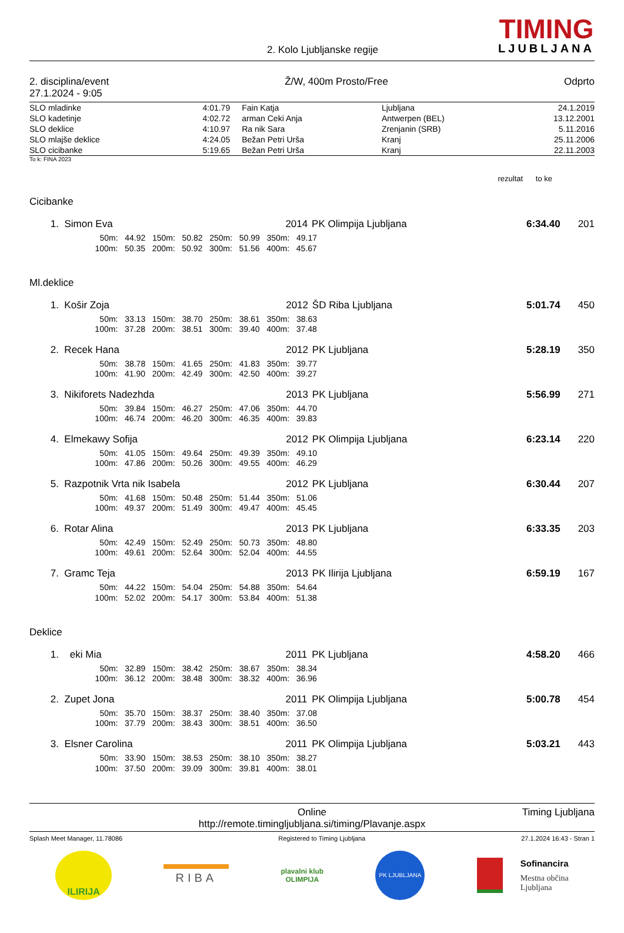2. Kolo Ljubljanske regije
TIMING
LJUBLJANA
2. disciplina/event
27.1.2024 - 9:05
Ž/W, 400m Prosto/Free Odprto
| SLO mladinke | 4:01.79 | Fain Katja | Ljubljana | 24.1.2019 |
| SLO kadetinje | 4:02.72 | arman Ceki Anja | Antwerpen (BEL) | 13.12.2001 |
| SLO deklice | 4:10.97 | Ra nik Sara | Zrenjanin (SRB) | 5.11.2016 |
| SLO mlajše deklice | 4:24.05 | Bežan Petri Urša | Kranj | 25.11.2006 |
| SLO cicibanke | 5:19.65 | Bežan Petri Urša | Kranj | 22.11.2003 |
To k: FINA 2023
rezultat to ke
Cicibanke
| 1. | Simon Eva | 2014 | PK Olimpija Ljubljana | 6:34.40 | 201 |
| | 50m: 44.92 150m: 50.82 250m: 50.99 350m: 49.17 | | | | |
| | 100m: 50.35 200m: 50.92 300m: 51.56 400m: 45.67 | | | | |
Ml.deklice
| 1. | Košir Zoja | 2012 | ŠD Riba Ljubljana | 5:01.74 | 450 |
| | 50m: 33.13 150m: 38.70 250m: 38.61 350m: 38.63 | | | | |
| | 100m: 37.28 200m: 38.51 300m: 39.40 400m: 37.48 | | | | |
| 2. | Recek Hana | 2012 | PK Ljubljana | 5:28.19 | 350 |
| | 50m: 38.78 150m: 41.65 250m: 41.83 350m: 39.77 | | | | |
| | 100m: 41.90 200m: 42.49 300m: 42.50 400m: 39.27 | | | | |
| 3. | Nikiforets Nadezhda | 2013 | PK Ljubljana | 5:56.99 | 271 |
| | 50m: 39.84 150m: 46.27 250m: 47.06 350m: 44.70 | | | | |
| | 100m: 46.74 200m: 46.20 300m: 46.35 400m: 39.83 | | | | |
| 4. | Elmekawy Sofija | 2012 | PK Olimpija Ljubljana | 6:23.14 | 220 |
| | 50m: 41.05 150m: 49.64 250m: 49.39 350m: 49.10 | | | | |
| | 100m: 47.86 200m: 50.26 300m: 49.55 400m: 46.29 | | | | |
| 5. | Razpotnik Vrta nik Isabela | 2012 | PK Ljubljana | 6:30.44 | 207 |
| | 50m: 41.68 150m: 50.48 250m: 51.44 350m: 51.06 | | | | |
| | 100m: 49.37 200m: 51.49 300m: 49.47 400m: 45.45 | | | | |
| 6. | Rotar Alina | 2013 | PK Ljubljana | 6:33.35 | 203 |
| | 50m: 42.49 150m: 52.49 250m: 50.73 350m: 48.80 | | | | |
| | 100m: 49.61 200m: 52.64 300m: 52.04 400m: 44.55 | | | | |
| 7. | Gramc Teja | 2013 | PK Ilirija Ljubljana | 6:59.19 | 167 |
| | 50m: 44.22 150m: 54.04 250m: 54.88 350m: 54.64 | | | | |
| | 100m: 52.02 200m: 54.17 300m: 53.84 400m: 51.38 | | | | |
Deklice
| 1. | eki Mia | 2011 | PK Ljubljana | 4:58.20 | 466 |
| | 50m: 32.89 150m: 38.42 250m: 38.67 350m: 38.34 | | | | |
| | 100m: 36.12 200m: 38.48 300m: 38.32 400m: 36.96 | | | | |
| 2. | Zupet Jona | 2011 | PK Olimpija Ljubljana | 5:00.78 | 454 |
| | 50m: 35.70 150m: 38.37 250m: 38.40 350m: 37.08 | | | | |
| | 100m: 37.79 200m: 38.43 300m: 38.51 400m: 36.50 | | | | |
| 3. | Elsner Carolina | 2011 | PK Olimpija Ljubljana | 5:03.21 | 443 |
| | 50m: 33.90 150m: 38.53 250m: 38.10 350m: 38.27 | | | | |
| | 100m: 37.50 200m: 39.09 300m: 39.81 400m: 38.01 | | | | |
Online
http://remote.timingljubljana.si/timing/Plavanje.aspx
Timing Ljubljana
Splash Meet Manager, 11.78086 Registered to Timing Ljubljana 27.1.2024 16:43 - Stran 1
ILIRIJA
RIBA
plavalni klub
OLIMPIJA
PK LJUBLJANA
Sofinancira
Mestna občina
Ljubljana